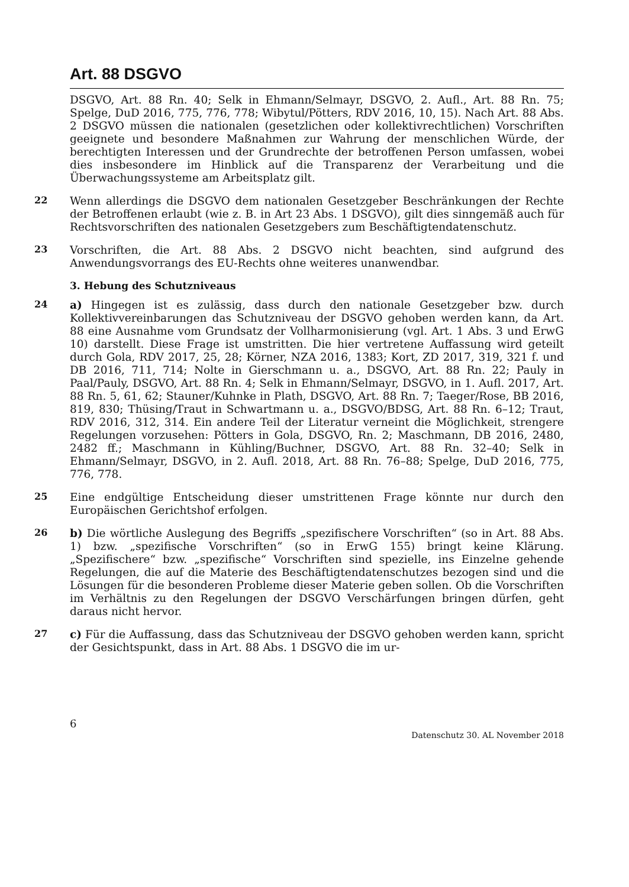Art. 88 DSGVO
DSGVO, Art. 88 Rn. 40; Selk in Ehmann/Selmayr, DSGVO, 2. Aufl., Art. 88 Rn. 75; Spelge, DuD 2016, 775, 776, 778; Wibytul/Pötters, RDV 2016, 10, 15). Nach Art. 88 Abs. 2 DSGVO müssen die nationalen (gesetzlichen oder kollektivrechtlichen) Vorschriften geeignete und besondere Maßnahmen zur Wahrung der menschlichen Würde, der berechtigten Interessen und der Grundrechte der betroffenen Person umfassen, wobei dies insbesondere im Hinblick auf die Transparenz der Verarbeitung und die Überwachungssysteme am Arbeitsplatz gilt.
22
Wenn allerdings die DSGVO dem nationalen Gesetzgeber Beschränkungen der Rechte der Betroffenen erlaubt (wie z. B. in Art 23 Abs. 1 DSGVO), gilt dies sinngemäß auch für Rechtsvorschriften des nationalen Gesetzgebers zum Beschäftigtendatenschutz.
23
Vorschriften, die Art. 88 Abs. 2 DSGVO nicht beachten, sind aufgrund des Anwendungsvorrangs des EU-Rechts ohne weiteres unanwendbar.
3. Hebung des Schutzniveaus
24
a) Hingegen ist es zulässig, dass durch den nationale Gesetzgeber bzw. durch Kollektivvereinbarungen das Schutzniveau der DSGVO gehoben werden kann, da Art. 88 eine Ausnahme vom Grundsatz der Vollharmonisierung (vgl. Art. 1 Abs. 3 und ErwG 10) darstellt. Diese Frage ist umstritten. Die hier vertretene Auffassung wird geteilt durch Gola, RDV 2017, 25, 28; Körner, NZA 2016, 1383; Kort, ZD 2017, 319, 321 f. und DB 2016, 711, 714; Nolte in Gierschmann u. a., DSGVO, Art. 88 Rn. 22; Pauly in Paal/Pauly, DSGVO, Art. 88 Rn. 4; Selk in Ehmann/Selmayr, DSGVO, in 1. Aufl. 2017, Art. 88 Rn. 5, 61, 62; Stauner/Kuhnke in Plath, DSGVO, Art. 88 Rn. 7; Taeger/Rose, BB 2016, 819, 830; Thüsing/Traut in Schwartmann u. a., DSGVO/BDSG, Art. 88 Rn. 6–12; Traut, RDV 2016, 312, 314. Ein andere Teil der Literatur verneint die Möglichkeit, strengere Regelungen vorzusehen: Pötters in Gola, DSGVO, Rn. 2; Maschmann, DB 2016, 2480, 2482 ff.; Maschmann in Kühling/Buchner, DSGVO, Art. 88 Rn. 32–40; Selk in Ehmann/Selmayr, DSGVO, in 2. Aufl. 2018, Art. 88 Rn. 76–88; Spelge, DuD 2016, 775, 776, 778.
25
Eine endgültige Entscheidung dieser umstrittenen Frage könnte nur durch den Europäischen Gerichtshof erfolgen.
26
b) Die wörtliche Auslegung des Begriffs „spezifischere Vorschriften“ (so in Art. 88 Abs. 1) bzw. „spezifische Vorschriften“ (so in ErwG 155) bringt keine Klärung. „Spezifischere“ bzw. „spezifische“ Vorschriften sind spezielle, ins Einzelne gehende Regelungen, die auf die Materie des Beschäftigtendatenschutzes bezogen sind und die Lösungen für die besonderen Probleme dieser Materie geben sollen. Ob die Vorschriften im Verhältnis zu den Regelungen der DSGVO Verschärfungen bringen dürfen, geht daraus nicht hervor.
27
c) Für die Auffassung, dass das Schutzniveau der DSGVO gehoben werden kann, spricht der Gesichtspunkt, dass in Art. 88 Abs. 1 DSGVO die im ur-
6 Datenschutz 30. AL November 2018